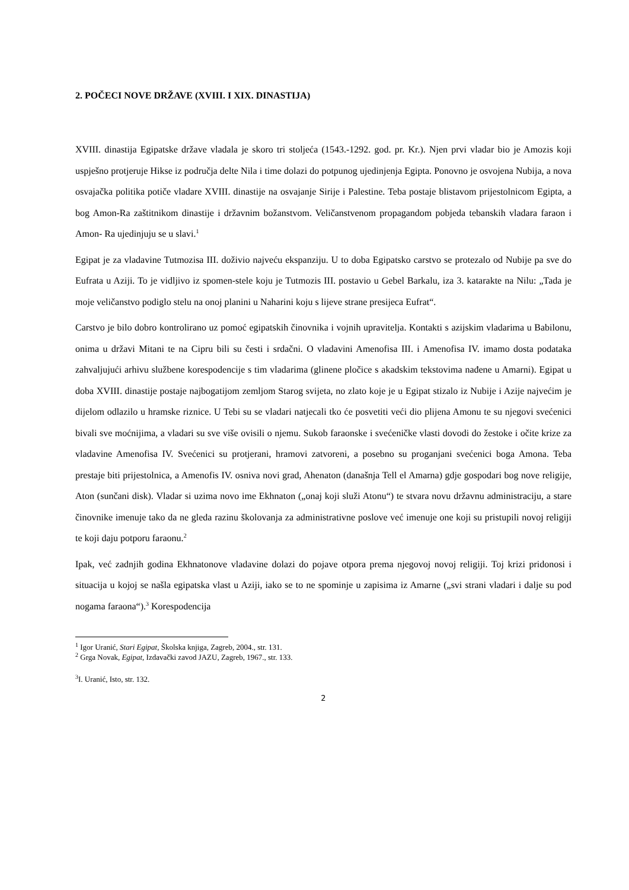2. POČECI NOVE DRŽAVE (XVIII. I XIX. DINASTIJA)
XVIII. dinastija Egipatske države vladala je skoro tri stoljeća (1543.-1292. god. pr. Kr.). Njen prvi vladar bio je Amozis koji uspješno protjeruje Hikse iz područja delte Nila i time dolazi do potpunog ujedinjenja Egipta. Ponovno je osvojena Nubija, a nova osvajačka politika potiče vladare XVIII. dinastije na osvajanje Sirije i Palestine. Teba postaje blistavom prijestolnicom Egipta, a bog Amon-Ra zaštitnikom dinastije i državnim božanstvom. Veličanstvenom propagandom pobjeda tebanskih vladara faraon i Amon- Ra ujedinjuju se u slavi.<sup>1</sup>
Egipat je za vladavine Tutmozisa III. doživio najveću ekspanziju. U to doba Egipatsko carstvo se protezalo od Nubije pa sve do Eufrata u Aziji. To je vidljivo iz spomen-stele koju je Tutmozis III. postavio u Gebel Barkalu, iza 3. katarakte na Nilu: „Tada je moje veličanstvo podiglo stelu na onoj planini u Naharini koju s lijeve strane presijeca Eufrat“.
Carstvo je bilo dobro kontrolirano uz pomoć egipatskih činovnika i vojnih upravitelja. Kontakti s azijskim vladarima u Babilonu, onima u državi Mitani te na Cipru bili su česti i srdačni. O vladavini Amenofisa III. i Amenofisa IV. imamo dosta podataka zahvaljujući arhivu službene korespodencije s tim vladarima (glinene pločice s akadskim tekstovima nađene u Amarni). Egipat u doba XVIII. dinastije postaje najbogatijom zemljom Starog svijeta, no zlato koje je u Egipat stizalo iz Nubije i Azije najvećim je dijelom odlazilo u hramske riznice. U Tebi su se vladari natjecali tko će posvetiti veći dio plijena Amonu te su njegovi svećenici bivali sve moćnijima, a vladari su sve više ovisili o njemu. Sukob faraonske i svećeničke vlasti dovodi do žestoke i očite krize za vladavine Amenofisa IV. Svećenici su protjerani, hramovi zatvoreni, a posebno su proganjani svećenici boga Amona. Teba prestaje biti prijestolnica, a Amenofis IV. osniva novi grad, Ahenaton (današnja Tell el Amarna) gdje gospodari bog nove religije, Aton (sunčani disk). Vladar si uzima novo ime Ekhnaton („onaj koji služi Atonu“) te stvara novu državnu administraciju, a stare činovnike imenuje tako da ne gleda razinu školovanja za administrativne poslove već imenuje one koji su pristupili novoj religiji te koji daju potporu faraonu.<sup>2</sup>
Ipak, već zadnjih godina Ekhnatonove vladavine dolazi do pojave otpora prema njegovoj novoj religiji. Toj krizi pridonosi i situacija u kojoj se našla egipatska vlast u Aziji, iako se to ne spominje u zapisima iz Amarne („svi strani vladari i dalje su pod nogama faraona“).<sup>3</sup> Korespodencija
<sup>1</sup> Igor Uranić, Stari Egipat, Školska knjiga, Zagreb, 2004., str. 131.
<sup>2</sup> Grga Novak, Egipat, Izdavački zavod JAZU, Zagreb, 1967., str. 133.
<sup>3</sup> I. Uranić, Isto, str. 132.
2